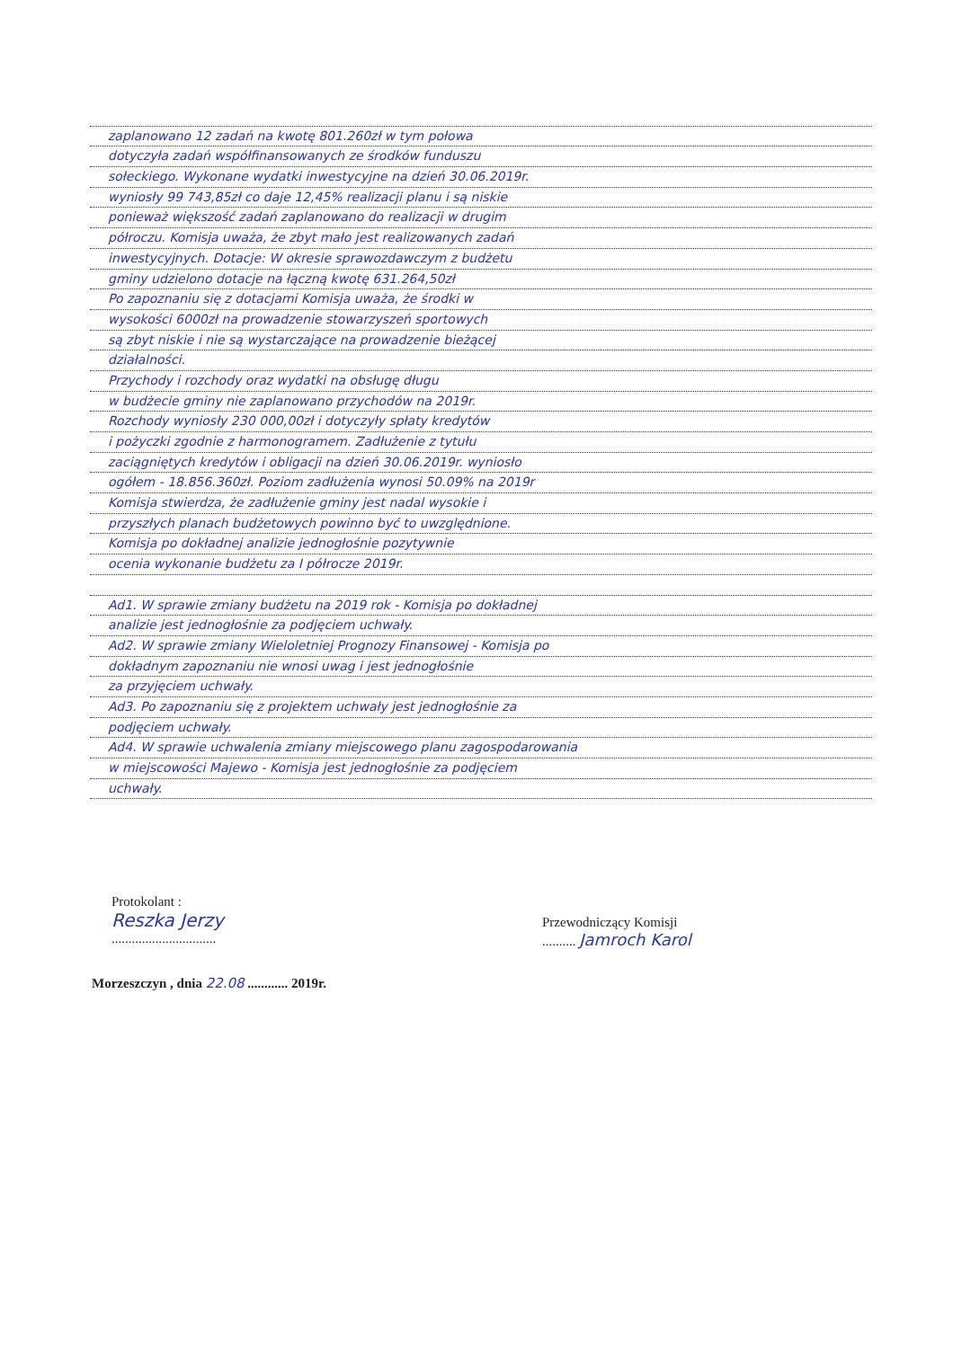zaplanowano 12 zadań na kwotę 801.260zł w tym połowa
dotyczyła zadań współfinansowanych ze środków funduszu
sołeckiego. Wykonane wydatki inwestycyjne na dzień 30.06.2019r.
wyniosły 99 743,85zł co daje 12,45% realizacji planu i są niskie
ponieważ większość zadań zaplanowano do realizacji w drugim
półroczu. Komisja uważa, że zbyt mało jest realizowanych zadań
inwestycyjnych. Dotacje: W okresie sprawozdawczym z budżetu
gminy udzielono dotacje na łączną kwotę 631.264,50zł
Po zapoznaniu się z dotacjami Komisja uważa, że środki w
wysokości 6000zł na prowadzenie stowarzyszeń sportowych
są zbyt niskie i nie są wystarczające na prowadzenie bieżącej
działalności.
Przychody i rozchody oraz wydatki na obsługę długu
w budżecie gminy nie zaplanowano przychodów na 2019r.
Rozchody wyniosły 230 000,00zł i dotyczyły spłaty kredytów
i pożyczki zgodnie z harmonogramem. Zadłużenie z tytułu
zaciągniętych kredytów i obligacji na dzień 30.06.2019r. wyniosło
ogółem - 18.856.360zł. Poziom zadłużenia wynosi 50.09% na 2019r
Komisja stwierdza, że zadłużenie gminy jest nadal wysokie i
przyszłych planach budżetowych powinno być to uwzględnione.
Komisja po dokładnej analizie jednogłośnie pozytywnie
ocenia wykonanie budżetu za I półrocze 2019r.
Ad1. W sprawie zmiany budżetu na 2019 rok - Komisja po dokładnej
analizie jest jednogłośnie za podjęciem uchwały.
Ad2. W sprawie zmiany Wieloletniej Prognozy Finansowej - Komisja po
dokładnym zapoznaniu nie wnosi uwag i jest jednogłośnie
za przyjęciem uchwały.
Ad3. Po zapoznaniu się z projektem uchwały jest jednogłośnie za
podjęciem uchwały.
Ad4. W sprawie uchwalenia zmiany miejscowego planu zagospodarowania
w miejscowości Majewo - Komisja jest jednogłośnie za podjęciem
uchwały.
Protokolant :
Reszka Jerzy
...............................
Przewodniczący Komisji
.......... Jamroch Karol
Morzeszczyn , dnia 22.08 ............ 2019r.